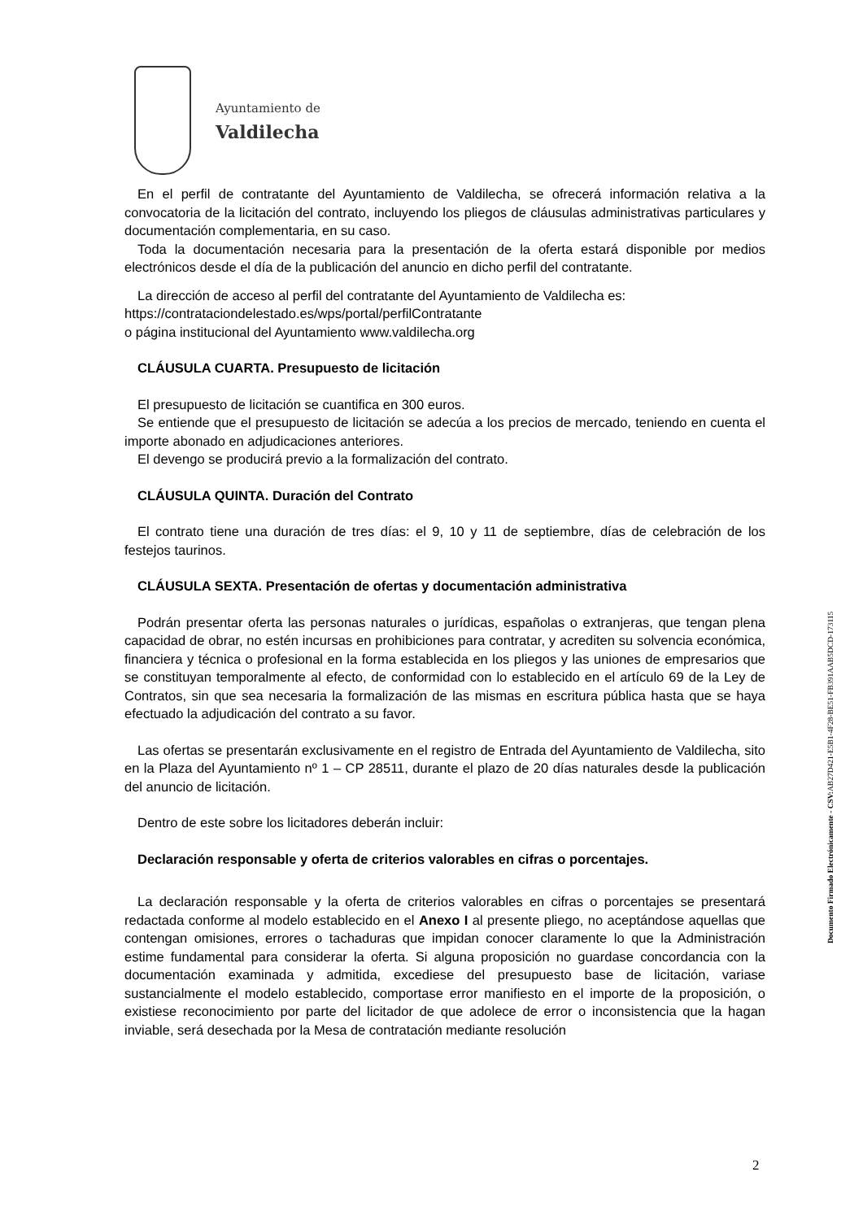Ayuntamiento de
Valdilecha
En el perfil de contratante del Ayuntamiento de Valdilecha, se ofrecerá información relativa a la convocatoria de la licitación del contrato, incluyendo los pliegos de cláusulas administrativas particulares y documentación complementaria, en su caso.
Toda la documentación necesaria para la presentación de la oferta estará disponible por medios electrónicos desde el día de la publicación del anuncio en dicho perfil del contratante.
La dirección de acceso al perfil del contratante del Ayuntamiento de Valdilecha es:
https://contrataciondelestado.es/wps/portal/perfilContratante
o página institucional del Ayuntamiento www.valdilecha.org
CLÁUSULA CUARTA. Presupuesto de licitación
El presupuesto de licitación se cuantifica en 300 euros.
Se entiende que el presupuesto de licitación se adecúa a los precios de mercado, teniendo en cuenta el importe abonado en adjudicaciones anteriores.
El devengo se producirá previo a la formalización del contrato.
CLÁUSULA QUINTA. Duración del Contrato
El contrato tiene una duración de tres días: el 9, 10 y 11 de septiembre, días de celebración de los festejos taurinos.
CLÁUSULA SEXTA. Presentación de ofertas y documentación administrativa
Podrán presentar oferta las personas naturales o jurídicas, españolas o extranjeras, que tengan plena capacidad de obrar, no estén incursas en prohibiciones para contratar, y acrediten su solvencia económica, financiera y técnica o profesional en la forma establecida en los pliegos y las uniones de empresarios que se constituyan temporalmente al efecto, de conformidad con lo establecido en el artículo 69 de la Ley de Contratos, sin que sea necesaria la formalización de las mismas en escritura pública hasta que se haya efectuado la adjudicación del contrato a su favor.
Las ofertas se presentarán exclusivamente en el registro de Entrada del Ayuntamiento de Valdilecha, sito en la Plaza del Ayuntamiento nº 1 – CP 28511, durante el plazo de 20 días naturales desde la publicación del anuncio de licitación.
Dentro de este sobre los licitadores deberán incluir:
Declaración responsable y oferta de criterios valorables en cifras o porcentajes.
La declaración responsable y la oferta de criterios valorables en cifras o porcentajes se presentará redactada conforme al modelo establecido en el Anexo I al presente pliego, no aceptándose aquellas que contengan omisiones, errores o tachaduras que impidan conocer claramente lo que la Administración estime fundamental para considerar la oferta. Si alguna proposición no guardase concordancia con la documentación examinada y admitida, excediese del presupuesto base de licitación, variase sustancialmente el modelo establecido, comportase error manifiesto en el importe de la proposición, o existiese reconocimiento por parte del licitador de que adolece de error o inconsistencia que la hagan inviable, será desechada por la Mesa de contratación mediante resolución
Documento Firmado Electrónicamente - CSV: AB27D421-E5B1-4F28-BE51-FB391AAB5DCD-173115
2